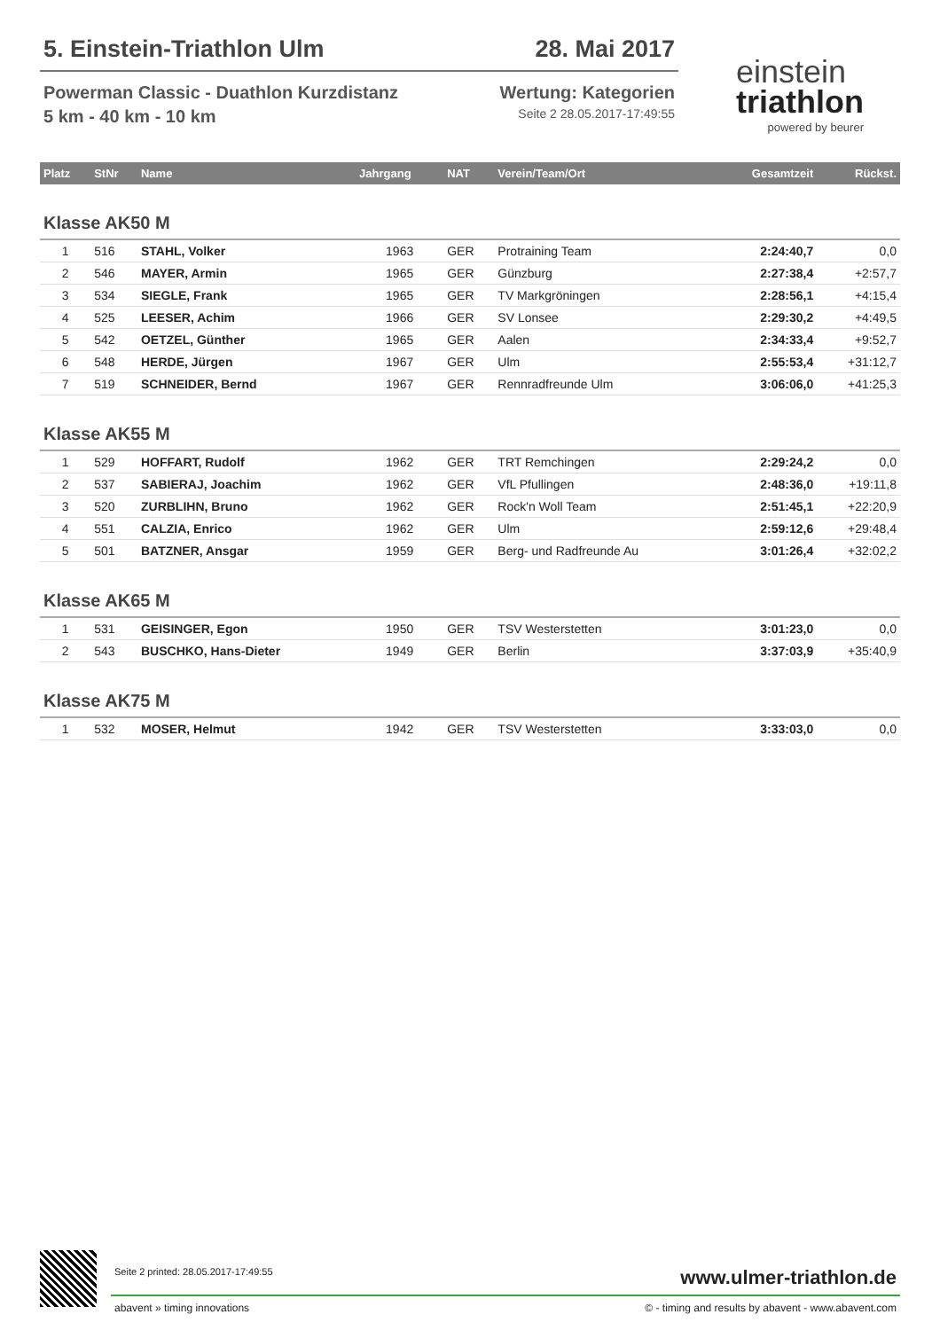5. Einstein-Triathlon Ulm 28. Mai 2017
Powerman Classic - Duathlon Kurzdistanz Wertung: Kategorien
5 km - 40 km - 10 km Seite 2 28.05.2017-17:49:55
einstein
triathlon
powered by beurer
| Platz | StNr | Name | Jahrgang | NAT | Verein/Team/Ort | Gesamtzeit | Rückst. |
| --- | --- | --- | --- | --- | --- | --- | --- |
| Klasse AK50 M | | | | | | | |
| 1 | 516 | STAHL, Volker | 1963 | GER | Protraining Team | 2:24:40,7 | 0,0 |
| 2 | 546 | MAYER, Armin | 1965 | GER | Günzburg | 2:27:38,4 | +2:57,7 |
| 3 | 534 | SIEGLE, Frank | 1965 | GER | TV Markgröningen | 2:28:56,1 | +4:15,4 |
| 4 | 525 | LEESER, Achim | 1966 | GER | SV Lonsee | 2:29:30,2 | +4:49,5 |
| 5 | 542 | OETZEL, Günther | 1965 | GER | Aalen | 2:34:33,4 | +9:52,7 |
| 6 | 548 | HERDE, Jürgen | 1967 | GER | Ulm | 2:55:53,4 | +31:12,7 |
| 7 | 519 | SCHNEIDER, Bernd | 1967 | GER | Rennradfreunde Ulm | 3:06:06,0 | +41:25,3 |
| Klasse AK55 M | | | | | | | |
| 1 | 529 | HOFFART, Rudolf | 1962 | GER | TRT Remchingen | 2:29:24,2 | 0,0 |
| 2 | 537 | SABIERAJ, Joachim | 1962 | GER | VfL Pfullingen | 2:48:36,0 | +19:11,8 |
| 3 | 520 | ZURBLIHN, Bruno | 1962 | GER | Rock'n Woll Team | 2:51:45,1 | +22:20,9 |
| 4 | 551 | CALZIA, Enrico | 1962 | GER | Ulm | 2:59:12,6 | +29:48,4 |
| 5 | 501 | BATZNER, Ansgar | 1959 | GER | Berg- und Radfreunde Au | 3:01:26,4 | +32:02,2 |
| Klasse AK65 M | | | | | | | |
| 1 | 531 | GEISINGER, Egon | 1950 | GER | TSV Westerstetten | 3:01:23,0 | 0,0 |
| 2 | 543 | BUSCHKO, Hans-Dieter | 1949 | GER | Berlin | 3:37:03,9 | +35:40,9 |
| Klasse AK75 M | | | | | | | |
| 1 | 532 | MOSER, Helmut | 1942 | GER | TSV Westerstetten | 3:33:03,0 | 0,0 |
Seite 2 printed: 28.05.2017-17:49:55 www.ulmer-triathlon.de
abavent » timing innovations © - timing and results by abavent - www.abavent.com